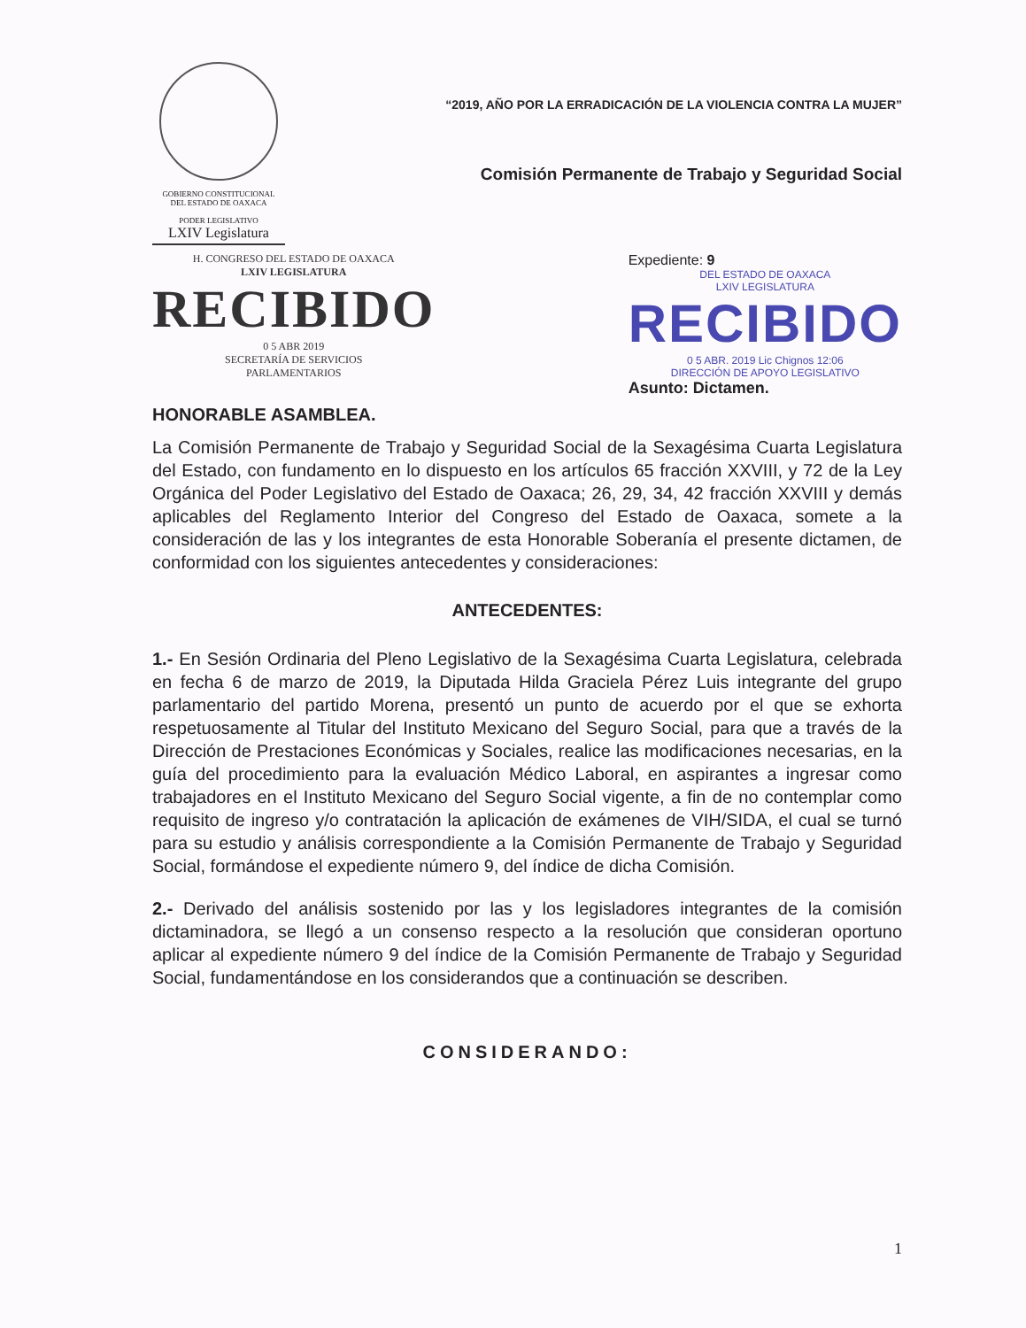GOBIERNO CONSTITUCIONAL
DEL ESTADO DE OAXACA
PODER LEGISLATIVO
LXIV Legislatura
“2019, AÑO POR LA ERRADICACIÓN DE LA VIOLENCIA CONTRA LA MUJER”
Comisión Permanente de Trabajo y Seguridad Social
H. CONGRESO DEL ESTADO DE OAXACA
LXIV LEGISLATURA
RECIBIDO
0 5 ABR 2019
SECRETARÍA DE SERVICIOS
PARLAMENTARIOS
Expediente: 9
DEL ESTADO DE OAXACA
LXIV LEGISLATURA
RECIBIDO
0 5 ABR. 2019 Lic Chignos 12:06
DIRECCIÓN DE APOYO LEGISLATIVO
Asunto: Dictamen.
HONORABLE ASAMBLEA.
La Comisión Permanente de Trabajo y Seguridad Social de la Sexagésima Cuarta Legislatura del Estado, con fundamento en lo dispuesto en los artículos 65 fracción XXVIII, y 72 de la Ley Orgánica del Poder Legislativo del Estado de Oaxaca; 26, 29, 34, 42 fracción XXVIII y demás aplicables del Reglamento Interior del Congreso del Estado de Oaxaca, somete a la consideración de las y los integrantes de esta Honorable Soberanía el presente dictamen, de conformidad con los siguientes antecedentes y consideraciones:
ANTECEDENTES:
1.- En Sesión Ordinaria del Pleno Legislativo de la Sexagésima Cuarta Legislatura, celebrada en fecha 6 de marzo de 2019, la Diputada Hilda Graciela Pérez Luis integrante del grupo parlamentario del partido Morena, presentó un punto de acuerdo por el que se exhorta respetuosamente al Titular del Instituto Mexicano del Seguro Social, para que a través de la Dirección de Prestaciones Económicas y Sociales, realice las modificaciones necesarias, en la guía del procedimiento para la evaluación Médico Laboral, en aspirantes a ingresar como trabajadores en el Instituto Mexicano del Seguro Social vigente, a fin de no contemplar como requisito de ingreso y/o contratación la aplicación de exámenes de VIH/SIDA, el cual se turnó para su estudio y análisis correspondiente a la Comisión Permanente de Trabajo y Seguridad Social, formándose el expediente número 9, del índice de dicha Comisión.
2.- Derivado del análisis sostenido por las y los legisladores integrantes de la comisión dictaminadora, se llegó a un consenso respecto a la resolución que consideran oportuno aplicar al expediente número 9 del índice de la Comisión Permanente de Trabajo y Seguridad Social, fundamentándose en los considerandos que a continuación se describen.
CONSIDERANDO:
1